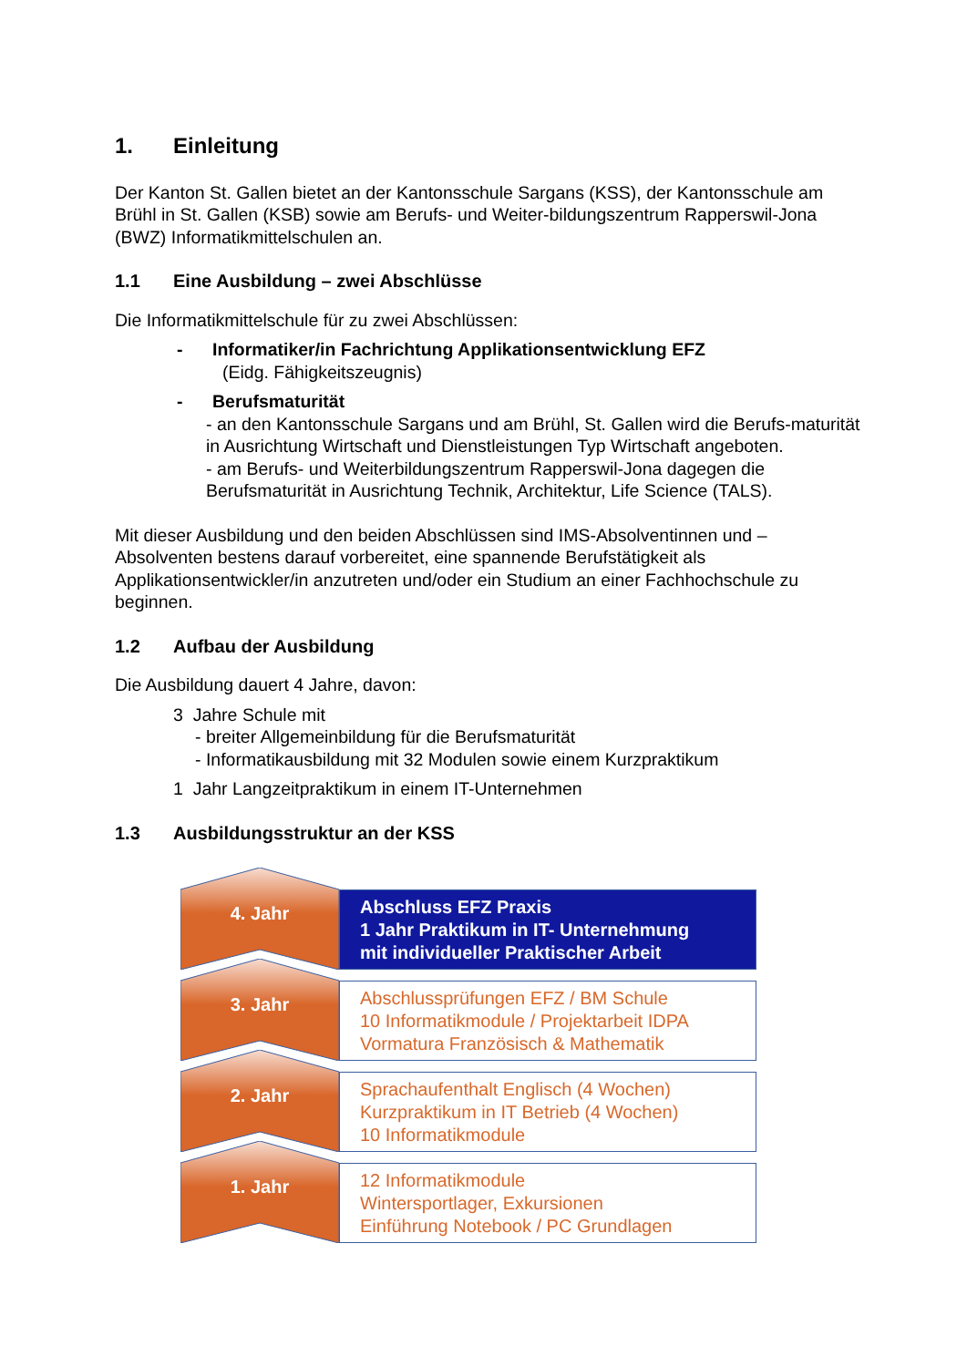1. Einleitung
Der Kanton St. Gallen bietet an der Kantonsschule Sargans (KSS), der Kantonsschule am Brühl in St. Gallen (KSB) sowie am Berufs- und Weiter-bildungszentrum Rapperswil-Jona (BWZ) Informatikmittelschulen an.
1.1 Eine Ausbildung – zwei Abschlüsse
Die Informatikmittelschule für zu zwei Abschlüssen:
- Informatiker/in Fachrichtung Applikationsentwicklung EFZ
(Eidg. Fähigkeitszeugnis)
- Berufsmaturität
- an den Kantonsschule Sargans und am Brühl, St. Gallen wird die Berufs-maturität in Ausrichtung Wirtschaft und Dienstleistungen Typ Wirtschaft angeboten.
- am Berufs- und Weiterbildungszentrum Rapperswil-Jona dagegen die Berufsmaturität in Ausrichtung Technik, Architektur, Life Science (TALS).
Mit dieser Ausbildung und den beiden Abschlüssen sind IMS-Absolventinnen und –Absolventen bestens darauf vorbereitet, eine spannende Berufstätigkeit als Applikationsentwickler/in anzutreten und/oder ein Studium an einer Fachhochschule zu beginnen.
1.2 Aufbau der Ausbildung
Die Ausbildung dauert 4 Jahre, davon:
3 Jahre Schule mit
- breiter Allgemeinbildung für die Berufsmaturität
- Informatikausbildung mit 32 Modulen sowie einem Kurzpraktikum
1 Jahr Langzeitpraktikum in einem IT-Unternehmen
1.3 Ausbildungsstruktur an der KSS
4. Jahr
Abschluss EFZ Praxis
1 Jahr Praktikum in IT- Unternehmung
mit individueller Praktischer Arbeit
3. Jahr
Abschlussprüfungen EFZ / BM Schule
10 Informatikmodule / Projektarbeit IDPA
Vormatura Französisch & Mathematik
2. Jahr
Sprachaufenthalt Englisch (4 Wochen)
Kurzpraktikum in IT Betrieb (4 Wochen)
10 Informatikmodule
1. Jahr
12 Informatikmodule
Wintersportlager, Exkursionen
Einführung Notebook / PC Grundlagen